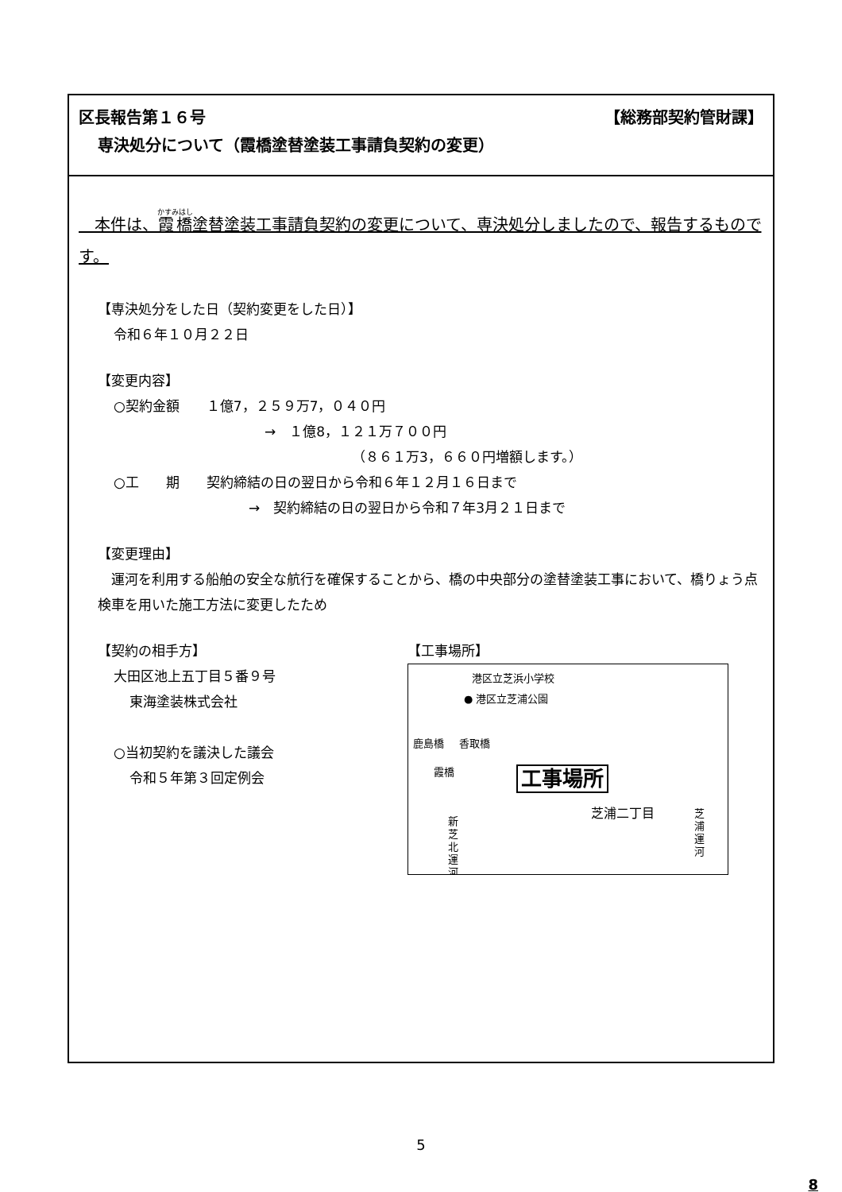【総務部契約管財課】 区長報告第１６号
専決処分について（霞橋塗替塗装工事請負契約の変更）
　本件は、霞橋塗替塗装工事請負契約の変更について、専決処分しましたので、報告するものです。
【専決処分をした日（契約変更をした日）】
令和６年１０月２２日
【変更内容】
○契約金額　　１億7，２５９万7，０４０円
→　１億8，１２１万７００円
（８６１万3，６６０円増額します。）
○工　　期　　契約締結の日の翌日から令和６年１２月１６日まで
→　契約締結の日の翌日から令和７年3月２１日まで
【変更理由】
　運河を利用する船舶の安全な航行を確保することから、橋の中央部分の塗替塗装工事において、橋りょう点検車を用いた施工方法に変更したため
【契約の相手方】
大田区池上五丁目５番９号
東海塗装株式会社
○当初契約を議決した議会
令和５年第３回定例会
【工事場所】
港区立芝浜小学校
● 港区立芝浦公園
鹿島橋 香取橋
霞橋 工事場所
芝浦二丁目
新芝北運河
芝浦運河
5
8